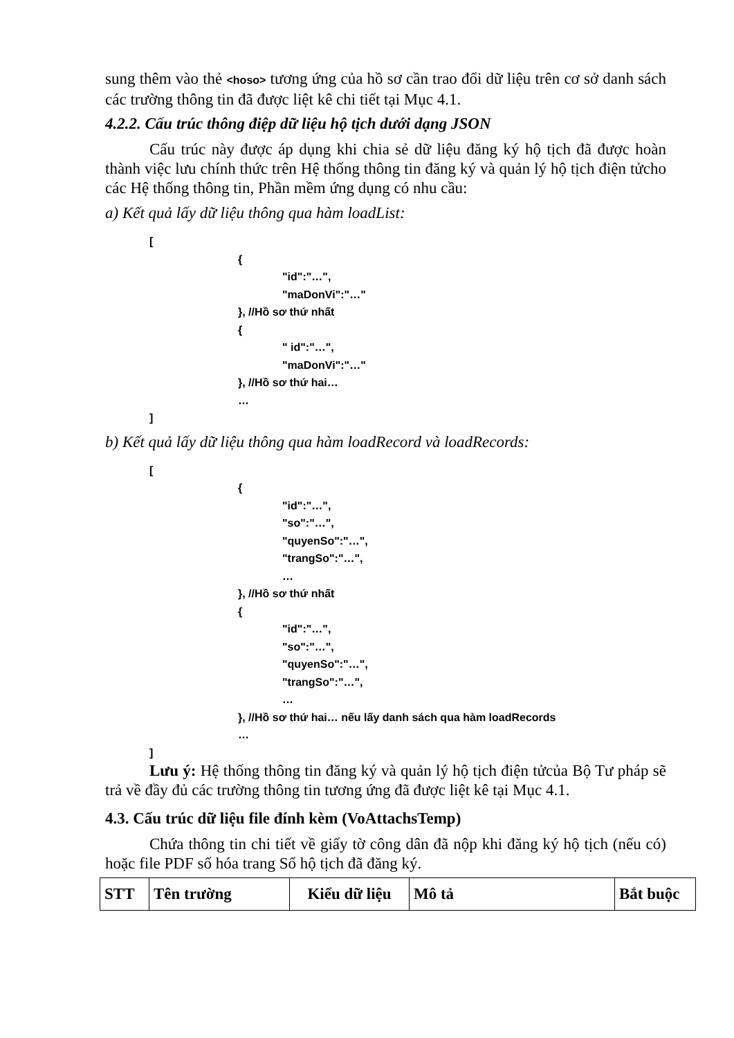sung thêm vào thẻ <hoso> tương ứng của hồ sơ cần trao đổi dữ liệu trên cơ sở danh sách các trường thông tin đã được liệt kê chi tiết tại Mục 4.1.
4.2.2. Cấu trúc thông điệp dữ liệu hộ tịch dưới dạng JSON
Cấu trúc này được áp dụng khi chia sẻ dữ liệu đăng ký hộ tịch đã được hoàn thành việc lưu chính thức trên Hệ thống thông tin đăng ký và quản lý hộ tịch điện tửcho các Hệ thống thông tin, Phần mềm ứng dụng có nhu cầu:
a) Kết quả lấy dữ liệu thông qua hàm loadList:
[
{
"id":"…",
"maDonVi":"…"
}, //Hồ sơ thứ nhất
{
" id":"…",
"maDonVi":"…"
}, //Hồ sơ thứ hai…
…
]
b) Kết quả lấy dữ liệu thông qua hàm loadRecord và loadRecords:
[
{
"id":"…",
"so":"…",
"quyenSo":"…",
"trangSo":"…",
…
}, //Hồ sơ thứ nhất
{
"id":"…",
"so":"…",
"quyenSo":"…",
"trangSo":"…",
…
}, //Hồ sơ thứ hai… nếu lấy danh sách qua hàm loadRecords
…
]
Lưu ý: Hệ thống thông tin đăng ký và quản lý hộ tịch điện tửcủa Bộ Tư pháp sẽ trả về đầy đủ các trường thông tin tương ứng đã được liệt kê tại Mục 4.1.
4.3. Cấu trúc dữ liệu file đính kèm (VoAttachsTemp)
Chứa thông tin chi tiết về giấy tờ công dân đã nộp khi đăng ký hộ tịch (nếu có) hoặc file PDF số hóa trang Sổ hộ tịch đã đăng ký.
| STT | Tên trường | Kiểu dữ liệu | Mô tả | Bắt buộc |
| --- | --- | --- | --- | --- |